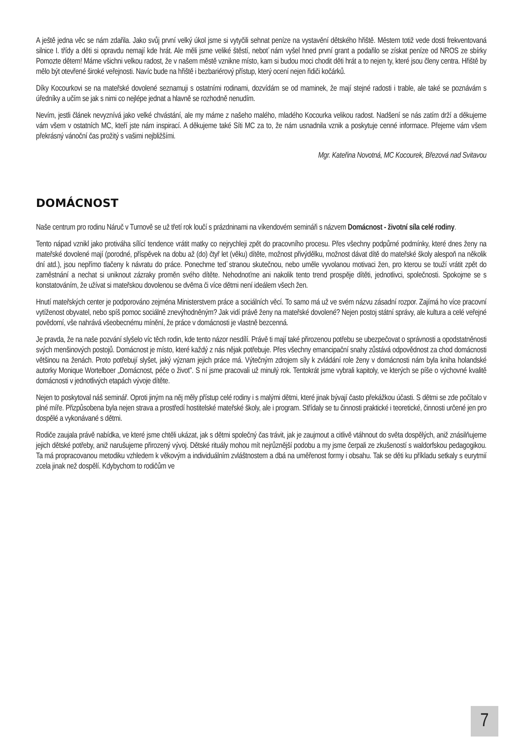A ještě jedna věc se nám zdařila. Jako svůj první velký úkol jsme si vytyčili sehnat peníze na vystavění dětského hřiště. Městem totiž vede dosti frekventovaná silnice I. třídy a děti si opravdu nemají kde hrát. Ale měli jsme veliké štěstí, neboť nám vyšel hned první grant a podařilo se získat peníze od NROS ze sbírky Pomozte dětem! Máme všichni velkou radost, že v našem městě vznikne místo, kam si budou moci chodit děti hrát a to nejen ty, které jsou členy centra. Hřiště by mělo být otevřené široké veřejnosti. Navíc bude na hřiště i bezbariérový přístup, který ocení nejen řidiči kočárků.
Díky Kocourkovi se na mateřské dovolené seznamuji s ostatními rodinami, dozvídám se od maminek, že mají stejné radosti i trable, ale také se poznávám s úředníky a učím se jak s nimi co nejlépe jednat a hlavně se rozhodně nenudím.
Nevím, jestli článek nevyznívá jako velké chvástání, ale my máme z našeho malého, mladého Kocourka velikou radost. Nadšení se nás zatím drží a děkujeme vám všem v ostatních MC, kteří jste nám inspirací. A děkujeme také Síti MC za to, že nám usnadnila vznik a poskytuje cenné informace. Přejeme vám všem překrásný vánoční čas prožitý s vašimi nejbližšími.
Mgr. Kateřina Novotná, MC Kocourek, Březová nad Svitavou
DOMÁCNOST
Naše centrum pro rodinu Náruč v Turnově se už třetí rok loučí s prázdninami na víkendovém semináři s názvem Domácnost - životní síla celé rodiny.
Tento nápad vznikl jako protiváha sílící tendence vrátit matky co nejrychleji zpět do pracovního procesu. Přes všechny podpůrné podmínky, které dnes ženy na mateřské dovolené mají (porodné, příspěvek na dobu až (do) čtyř let (věku) dítěte, možnost přivýdělku, možnost dávat dítě do mateřské školy alespoň na několik dní atd.), jsou nepřímo tlačeny k návratu do práce. Ponechme teď stranou skutečnou, nebo uměle vyvolanou motivaci žen, pro kterou se touží vrátit zpět do zaměstnání a nechat si uniknout zázraky proměn svého dítěte. Nehodnoťme ani nakolik tento trend prospěje dítěti, jednotlivci, společnosti. Spokojme se s konstatováním, že užívat si mateřskou dovolenou se dvěma či více dětmi není ideálem všech žen.
Hnutí mateřských center je podporováno zejména Ministerstvem práce a sociálních věcí. To samo má už ve svém názvu zásadní rozpor. Zajímá ho více pracovní vytíženost obyvatel, nebo spíš pomoc sociálně znevýhodněným? Jak vidí právě ženy na mateřské dovolené? Nejen postoj státní správy, ale kultura a celé veřejné povědomí, vše nahrává všeobecnému mínění, že práce v domácnosti je vlastně bezcenná.
Je pravda, že na naše pozvání slyšelo víc těch rodin, kde tento názor nesdílí. Právě ti mají také přirozenou potřebu se ubezpečovat o správnosti a opodstatněnosti svých menšinových postojů. Domácnost je místo, které každý z nás nějak potřebuje. Přes všechny emancipační snahy zůstává odpovědnost za chod domácnosti většinou na ženách. Proto potřebují slyšet, jaký význam jejich práce má. Výtečným zdrojem síly k zvládání role ženy v domácnosti nám byla kniha holandské autorky Monique Wortelboer „Domácnost, péče o život". S ní jsme pracovali už minulý rok. Tentokrát jsme vybrali kapitoly, ve kterých se píše o výchovné kvalitě domácnosti v jednotlivých etapách vývoje dítěte.
Nejen to poskytoval náš seminář. Oproti jiným na něj měly přístup celé rodiny i s malými dětmi, které jinak bývají často překážkou účasti. S dětmi se zde počítalo v plné míře. Přizpůsobena byla nejen strava a prostředí hostitelské mateřské školy, ale i program. Střídaly se tu činnosti praktické i teoretické, činnosti určené jen pro dospělé a vykonávané s dětmi.
Rodiče zaujala právě nabídka, ve které jsme chtěli ukázat, jak s dětmi společný čas trávit, jak je zaujmout a citlivě vtáhnout do světa dospělých, aniž znásilňujeme jejich dětské potřeby, aniž narušujeme přirozený vývoj. Dětské rituály mohou mít nejrůznější podobu a my jsme čerpali ze zkušeností s waldorfskou pedagogikou. Ta má propracovanou metodiku vzhledem k věkovým a individuálním zvláštnostem a dbá na uměřenost formy i obsahu. Tak se děti ku příkladu setkaly s eurytmií zcela jinak než dospělí. Kdybychom to rodičům ve
7